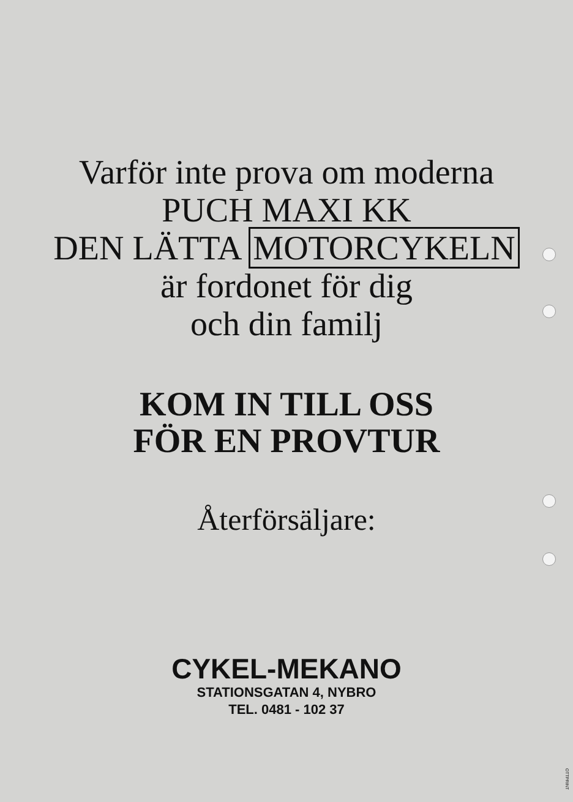Varför inte prova om moderna
PUCH MAXI KK
DEN LÄTTA MOTORCYKELN
är fordonet för dig
och din familj
KOM IN TILL OSS
FÖR EN PROVTUR
Återförsäljare:
CYKEL-MEKANO
STATIONSGATAN 4, NYBRO
TEL. 0481 - 102 37
OTTPRINT